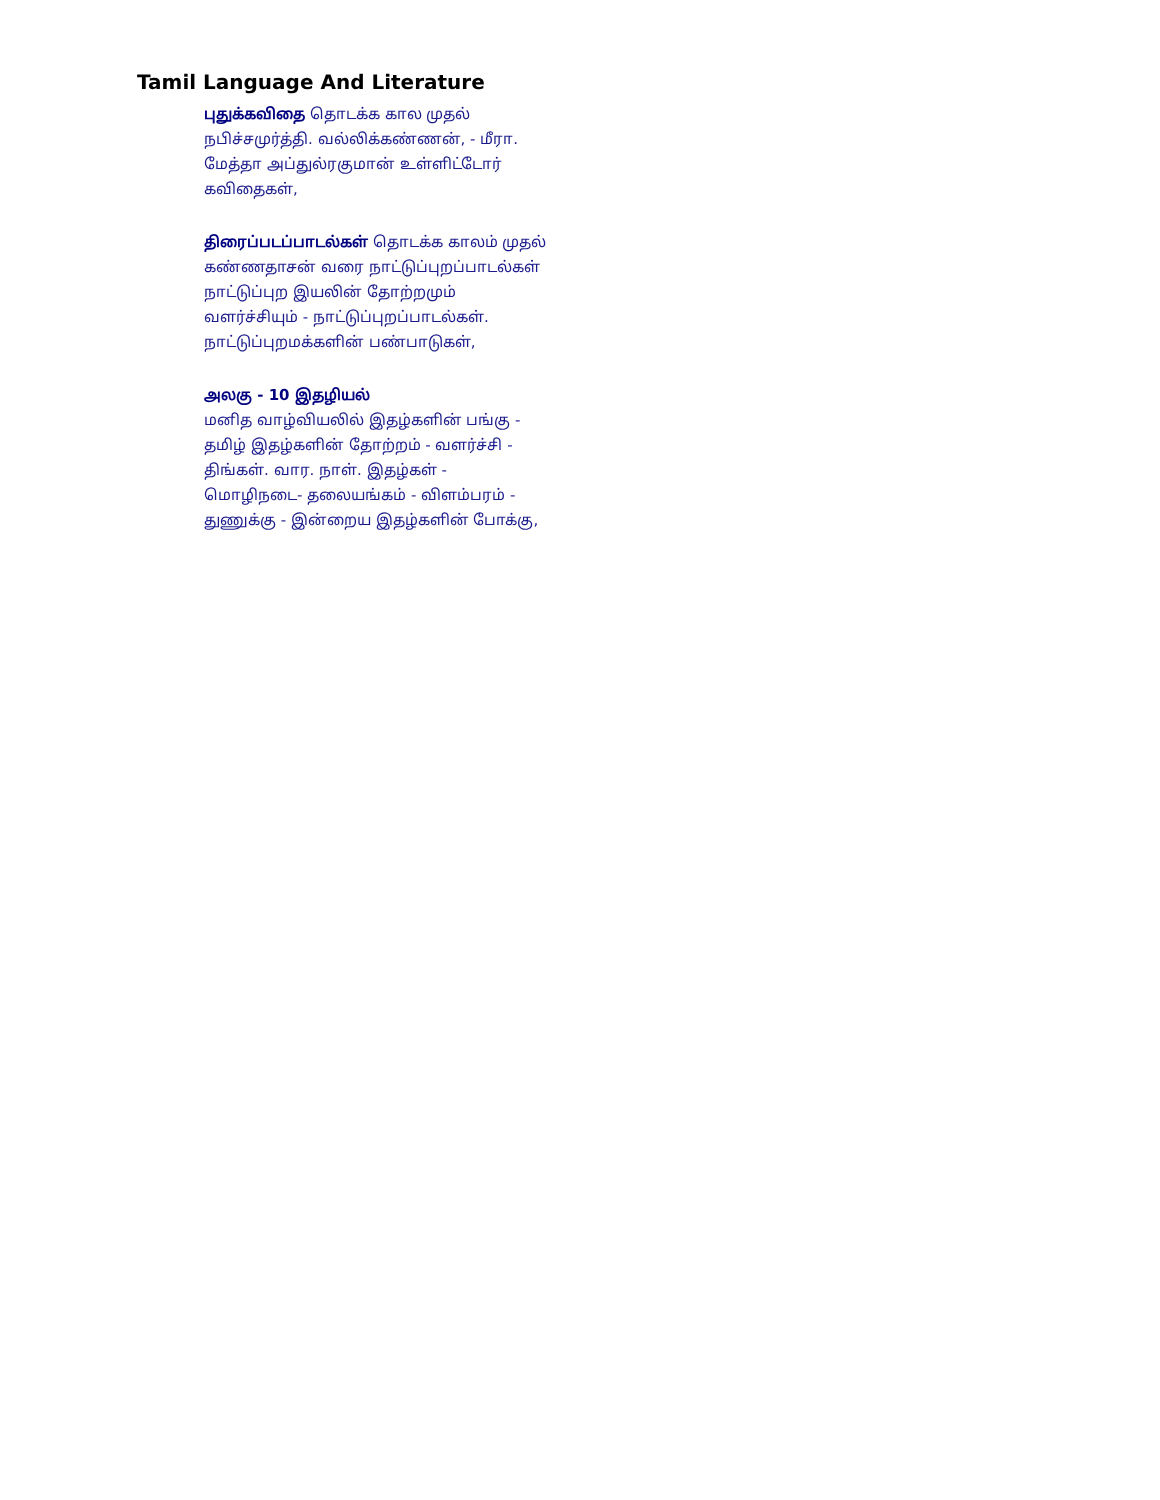Tamil Language And Literature
புதுக்கவிதை தொடக்க கால முதல்
நபிச்சமுர்த்தி. வல்லிக்கண்ணன், - மீரா.
மேத்தா அப்துல்ரகுமான் உள்ளிட்டோர்
கவிதைகள்,
திரைப்படப்பாடல்கள் தொடக்க காலம் முதல்
கண்ணதாசன் வரை நாட்டுப்புறப்பாடல்கள்
நாட்டுப்புற இயலின் தோற்றமும்
வளர்ச்சியும் - நாட்டுப்புறப்பாடல்கள்.
நாட்டுப்புறமக்களின் பண்பாடுகள்,
அலகு - 10 இதழியல்
மனித வாழ்வியலில் இதழ்களின் பங்கு -
தமிழ் இதழ்களின் தோற்றம் - வளர்ச்சி -
திங்கள். வார. நாள். இதழ்கள் -
மொழிநடை- தலையங்கம் - விளம்பரம் -
துணுக்கு - இன்றைய இதழ்களின் போக்கு,